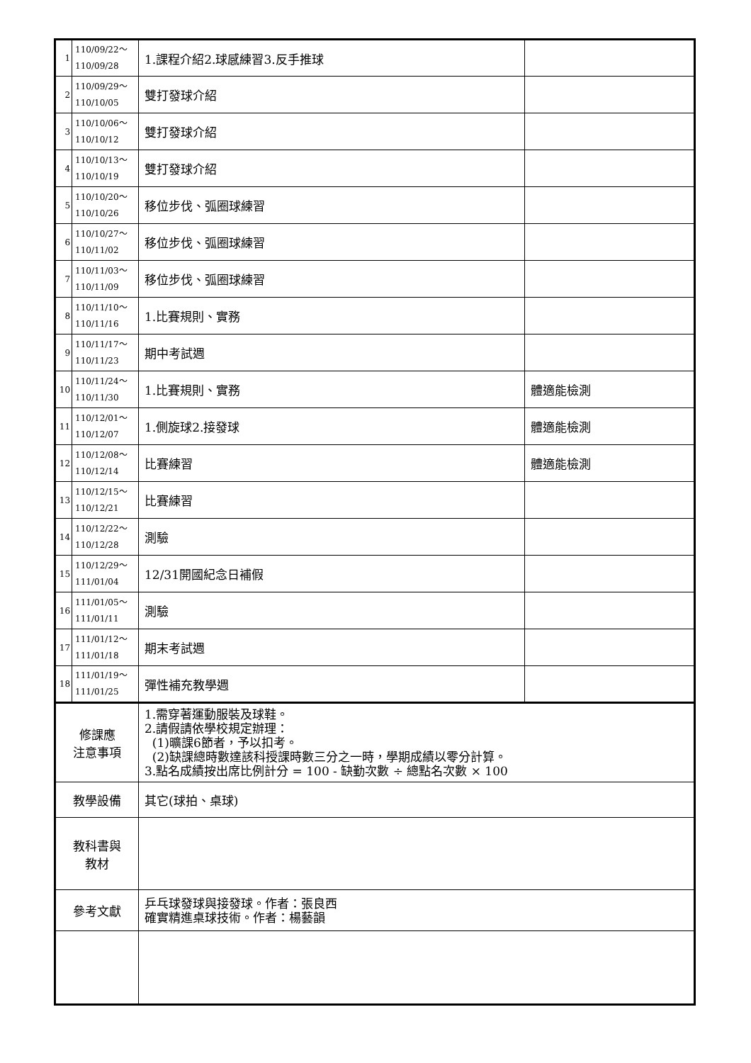| 1 | 110/09/22～ 110/09/28 | 1.課程介紹2.球感練習3.反手推球 | |
| 2 | 110/09/29～ 110/10/05 | 雙打發球介紹 | |
| 3 | 110/10/06～ 110/10/12 | 雙打發球介紹 | |
| 4 | 110/10/13～ 110/10/19 | 雙打發球介紹 | |
| 5 | 110/10/20～ 110/10/26 | 移位步伐、弧圈球練習 | |
| 6 | 110/10/27～ 110/11/02 | 移位步伐、弧圈球練習 | |
| 7 | 110/11/03～ 110/11/09 | 移位步伐、弧圈球練習 | |
| 8 | 110/11/10～ 110/11/16 | 1.比賽規則、實務 | |
| 9 | 110/11/17～ 110/11/23 | 期中考試週 | |
| 10 | 110/11/24～ 110/11/30 | 1.比賽規則、實務 | 體適能檢測 |
| 11 | 110/12/01～ 110/12/07 | 1.側旋球2.接發球 | 體適能檢測 |
| 12 | 110/12/08～ 110/12/14 | 比賽練習 | 體適能檢測 |
| 13 | 110/12/15～ 110/12/21 | 比賽練習 | |
| 14 | 110/12/22～ 110/12/28 | 測驗 | |
| 15 | 110/12/29～ 111/01/04 | 12/31開國紀念日補假 | |
| 16 | 111/01/05～ 111/01/11 | 測驗 | |
| 17 | 111/01/12～ 111/01/18 | 期末考試週 | |
| 18 | 111/01/19～ 111/01/25 | 彈性補充教學週 | |
| 修課應 注意事項 | | 1.需穿著運動服裝及球鞋。 2.請假請依學校規定辦理： (1)曠課6節者，予以扣考。 (2)缺課總時數達該科授課時數三分之一時，學期成績以零分計算。 3.點名成績按出席比例計分 = 100 - 缺勤次數 ÷ 總點名次數 × 100 | |
| 教學設備 | | 其它(球拍、桌球) | |
| 教科書與 教材 | | | |
| 參考文獻 | | 乒乓球發球與接發球。作者：張良西 確實精進桌球技術。作者：楊藝韻 | |